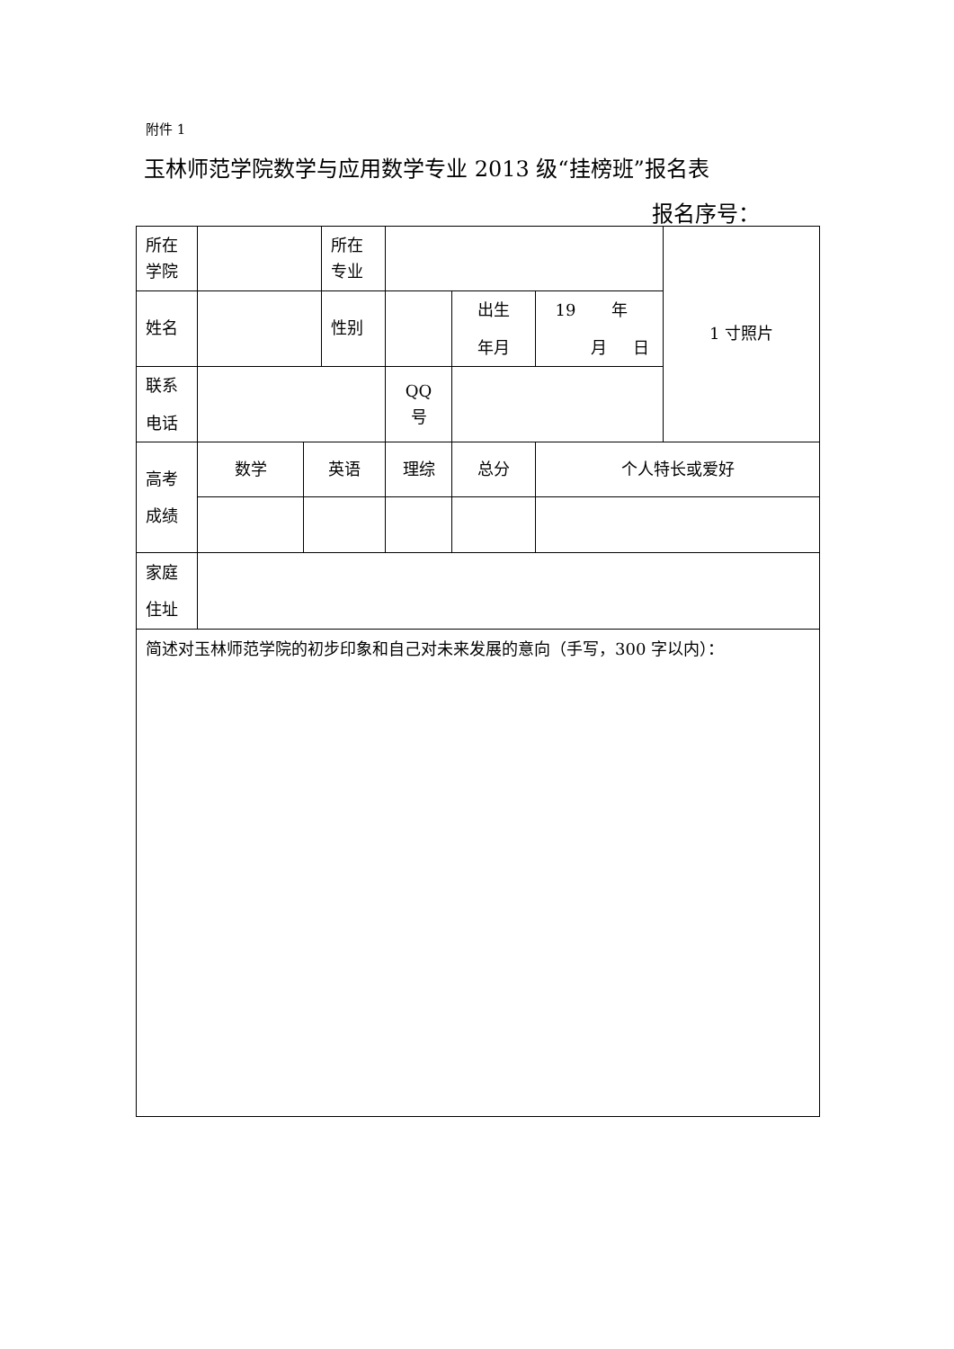附件 1
玉林师范学院数学与应用数学专业 2013 级“挂榜班”报名表
报名序号：
| 所在 学院 | | | 所在 专业 | | | | 1 寸照片 |
| 姓名 | | | 性别 | | 出生 年月 | 19 年 月 日 | |
| 联系 电话 | | | | QQ 号 | | | |
| 高考 成绩 | 数学 | 英语 | | 理综 | 总分 | 个人特长或爱好 | |
| 家庭 住址 | | | | | | | |
| 简述对玉林师范学院的初步印象和自己对未来发展的意向（手写，300 字以内）： | | | | | | | |